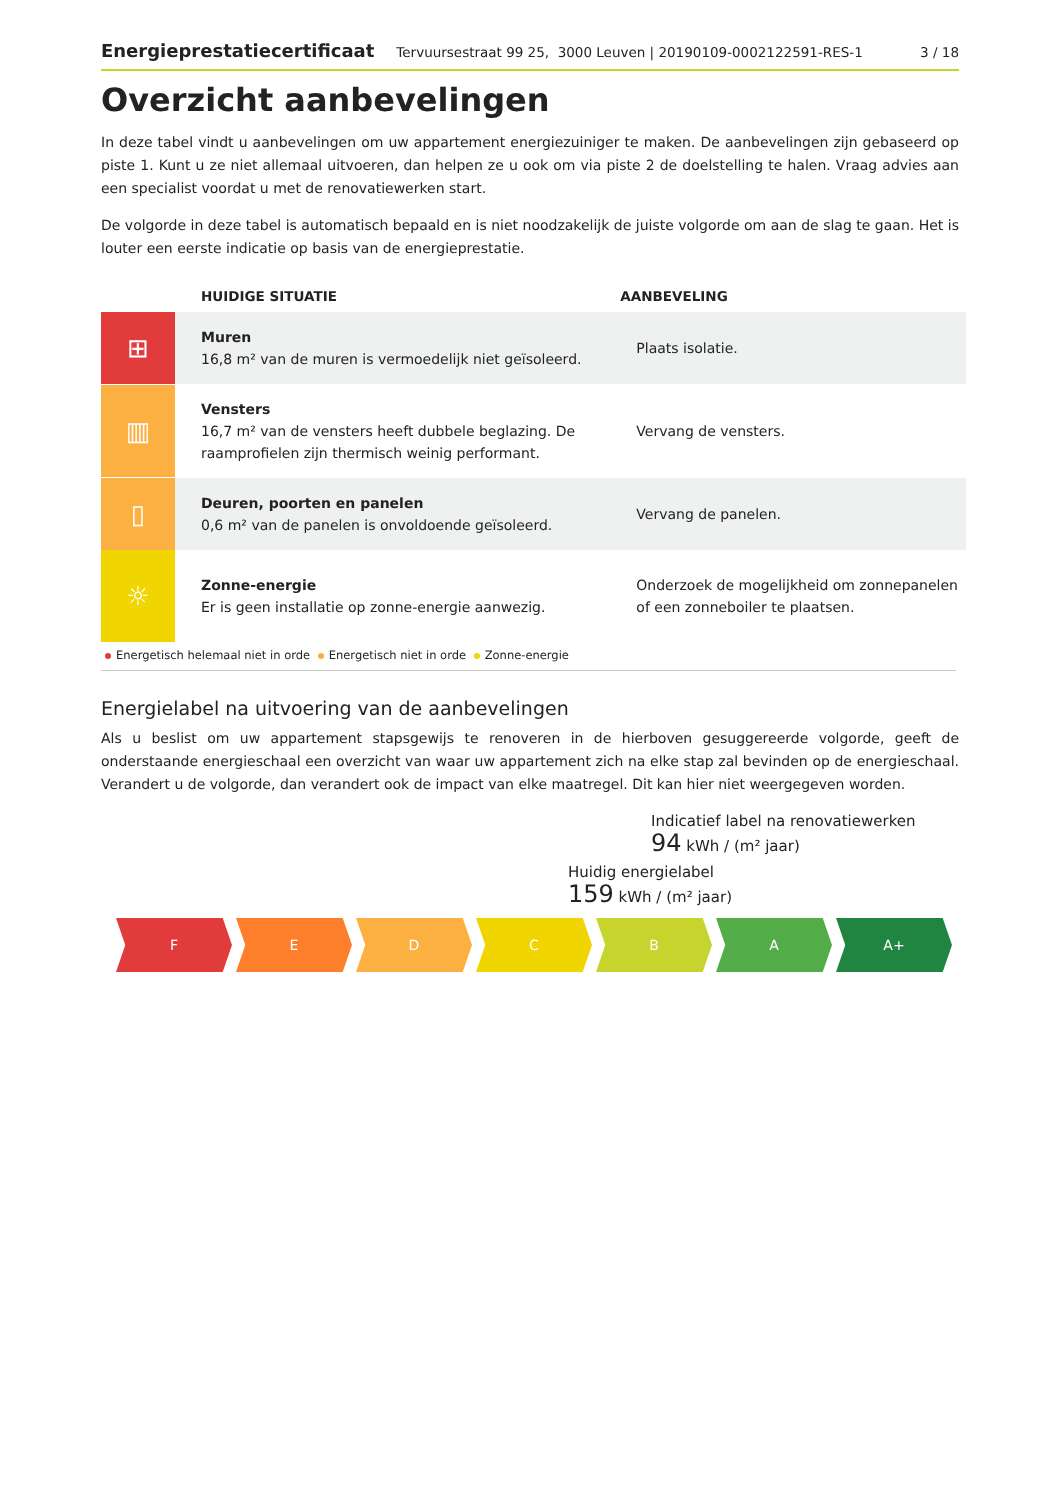Energieprestatiecertificaat Tervuursestraat 99 25, 3000 Leuven | 20190109-0002122591-RES-1 3 / 18
Overzicht aanbevelingen
In deze tabel vindt u aanbevelingen om uw appartement energiezuiniger te maken. De aanbevelingen zijn gebaseerd op piste 1. Kunt u ze niet allemaal uitvoeren, dan helpen ze u ook om via piste 2 de doelstelling te halen. Vraag advies aan een specialist voordat u met de renovatiewerken start.
De volgorde in deze tabel is automatisch bepaald en is niet noodzakelijk de juiste volgorde om aan de slag te gaan. Het is louter een eerste indicatie op basis van de energieprestatie.
| | HUIDIGE SITUATIE | AANBEVELING |
| --- | --- | --- |
| ⊞ | Muren 16,8 m² van de muren is vermoedelijk niet geïsoleerd. | Plaats isolatie. |
| ▥ | Vensters 16,7 m² van de vensters heeft dubbele beglazing. De raamprofielen zijn thermisch weinig performant. | Vervang de vensters. |
| ▯ | Deuren, poorten en panelen 0,6 m² van de panelen is onvoldoende geïsoleerd. | Vervang de panelen. |
| ☼ | Zonne-energie Er is geen installatie op zonne-energie aanwezig. | Onderzoek de mogelijkheid om zonnepanelen of een zonneboiler te plaatsen. |
Energetisch helemaal niet in orde Energetisch niet in orde Zonne-energie
Energielabel na uitvoering van de aanbevelingen
Als u beslist om uw appartement stapsgewijs te renoveren in de hierboven gesuggereerde volgorde, geeft de onderstaande energieschaal een overzicht van waar uw appartement zich na elke stap zal bevinden op de energieschaal. Verandert u de volgorde, dan verandert ook de impact van elke maatregel. Dit kan hier niet weergegeven worden.
Indicatief label na renovatiewerken
94 kWh / (m² jaar)
Huidig energielabel
159 kWh / (m² jaar)
F E D C B A A+